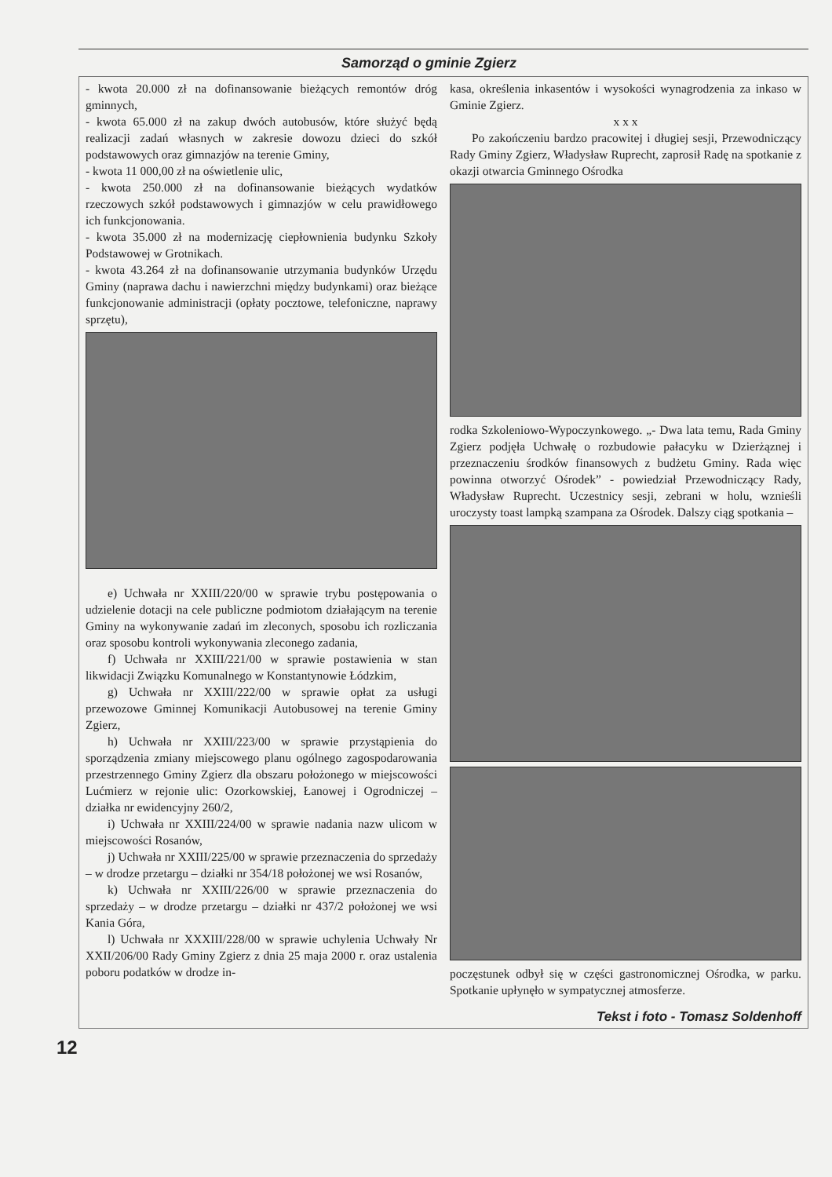Samorząd o gminie Zgierz
- kwota 20.000 zł na dofinansowanie bieżących remontów dróg gminnych,
- kwota 65.000 zł na zakup dwóch autobusów, które służyć będą realizacji zadań własnych w zakresie dowozu dzieci do szkół podstawowych oraz gimnazjów na terenie Gminy,
- kwota 11 000,00 zł na oświetlenie ulic,
- kwota 250.000 zł na dofinansowanie bieżących wydatków rzeczowych szkół podstawowych i gimnazjów w celu prawidłowego ich funkcjonowania.
- kwota 35.000 zł na modernizację ciepłownienia budynku Szkoły Podstawowej w Grotnikach.
- kwota 43.264 zł na dofinansowanie utrzymania budynków Urzędu Gminy (naprawa dachu i nawierzchni między budynkami) oraz bieżące funkcjonowanie administracji (opłaty pocztowe, telefoniczne, naprawy sprzętu),
e) Uchwała nr XXIII/220/00 w sprawie trybu postępowania o udzielenie dotacji na cele publiczne podmiotom działającym na terenie Gminy na wykonywanie zadań im zleconych, sposobu ich rozliczania oraz sposobu kontroli wykonywania zleconego zadania,
f) Uchwała nr XXIII/221/00 w sprawie postawienia w stan likwidacji Związku Komunalnego w Konstantynowie Łódzkim,
g) Uchwała nr XXIII/222/00 w sprawie opłat za usługi przewozowe Gminnej Komunikacji Autobusowej na terenie Gminy Zgierz,
h) Uchwała nr XXIII/223/00 w sprawie przystąpienia do sporządzenia zmiany miejscowego planu ogólnego zagospodarowania przestrzennego Gminy Zgierz dla obszaru położonego w miejscowości Lućmierz w rejonie ulic: Ozorkowskiej, Łanowej i Ogrodniczej – działka nr ewidencyjny 260/2,
i) Uchwała nr XXIII/224/00 w sprawie nadania nazw ulicom w miejscowości Rosanów,
j) Uchwała nr XXIII/225/00 w sprawie przeznaczenia do sprzedaży – w drodze przetargu – działki nr 354/18 położonej we wsi Rosanów,
k) Uchwała nr XXIII/226/00 w sprawie przeznaczenia do sprzedaży – w drodze przetargu – działki nr 437/2 położonej we wsi Kania Góra,
l) Uchwała nr XXXIII/228/00 w sprawie uchylenia Uchwały Nr XXII/206/00 Rady Gminy Zgierz z dnia 25 maja 2000 r. oraz ustalenia poboru podatków w drodze in-
kasa, określenia inkasentów i wysokości wynagrodzenia za inkaso w Gminie Zgierz.
x x x
Po zakończeniu bardzo pracowitej i długiej sesji, Przewodniczący Rady Gminy Zgierz, Władysław Ruprecht, zaprosił Radę na spotkanie z okazji otwarcia Gminnego Ośrodka
rodka Szkoleniowo-Wypoczynkowego. „- Dwa lata temu, Rada Gminy Zgierz podjęła Uchwałę o rozbudowie pałacyku w Dzierżąznej i przeznaczeniu środków finansowych z budżetu Gminy. Rada więc powinna otworzyć Ośrodek” - powiedział Przewodniczący Rady, Władysław Ruprecht. Uczestnicy sesji, zebrani w holu, wznieśli uroczysty toast lampką szampana za Ośrodek. Dalszy ciąg spotkania –
poczęstunek odbył się w części gastronomicznej Ośrodka, w parku. Spotkanie upłynęło w sympatycznej atmosferze.
Tekst i foto - Tomasz Soldenhoff
12